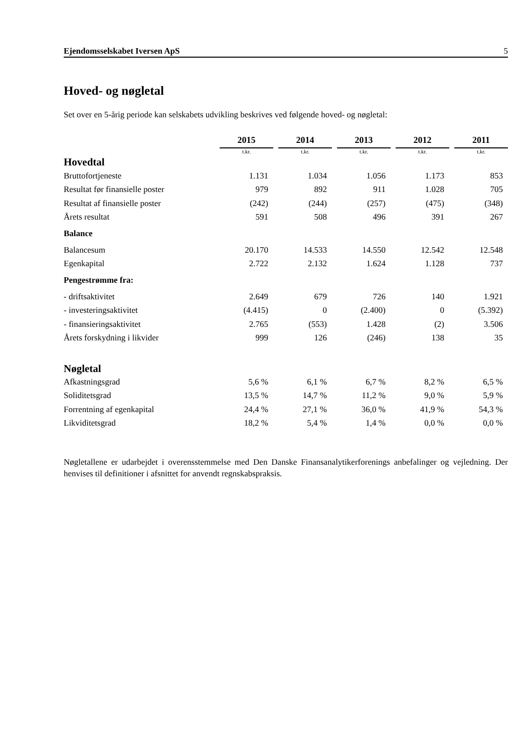Ejendomsselskabet Iversen ApS 5
Hoved- og nøgletal
Set over en 5-årig periode kan selskabets udvikling beskrives ved følgende hoved- og nøgletal:
| | 2015 | | 2014 | | 2013 | | 2012 | | 2011 |
| --- | --- | --- | --- | --- | --- | --- | --- | --- | --- |
| | t.kr. | | t.kr. | | t.kr. | | t.kr. | | t.kr. |
| Hovedtal | | | | | | | | | |
| Bruttofortjeneste | 1.131 | | 1.034 | | 1.056 | | 1.173 | | 853 |
| Resultat før finansielle poster | 979 | | 892 | | 911 | | 1.028 | | 705 |
| Resultat af finansielle poster | (242) | | (244) | | (257) | | (475) | | (348) |
| Årets resultat | 591 | | 508 | | 496 | | 391 | | 267 |
| Balance | | | | | | | | | |
| Balancesum | 20.170 | | 14.533 | | 14.550 | | 12.542 | | 12.548 |
| Egenkapital | 2.722 | | 2.132 | | 1.624 | | 1.128 | | 737 |
| Pengestrømme fra: | | | | | | | | | |
| - driftsaktivitet | 2.649 | | 679 | | 726 | | 140 | | 1.921 |
| - investeringsaktivitet | (4.415) | | 0 | | (2.400) | | 0 | | (5.392) |
| - finansieringsaktivitet | 2.765 | | (553) | | 1.428 | | (2) | | 3.506 |
| Årets forskydning i likvider | 999 | | 126 | | (246) | | 138 | | 35 |
| Nøgletal | | | | | | | | | |
| Afkastningsgrad | 5,6 % | | 6,1 % | | 6,7 % | | 8,2 % | | 6,5 % |
| Soliditetsgrad | 13,5 % | | 14,7 % | | 11,2 % | | 9,0 % | | 5,9 % |
| Forrentning af egenkapital | 24,4 % | | 27,1 % | | 36,0 % | | 41,9 % | | 54,3 % |
| Likviditetsgrad | 18,2 % | | 5,4 % | | 1,4 % | | 0,0 % | | 0,0 % |
Nøgletallene er udarbejdet i overensstemmelse med Den Danske Finansanalytikerforenings anbefalinger og vejledning. Der henvises til definitioner i afsnittet for anvendt regnskabspraksis.